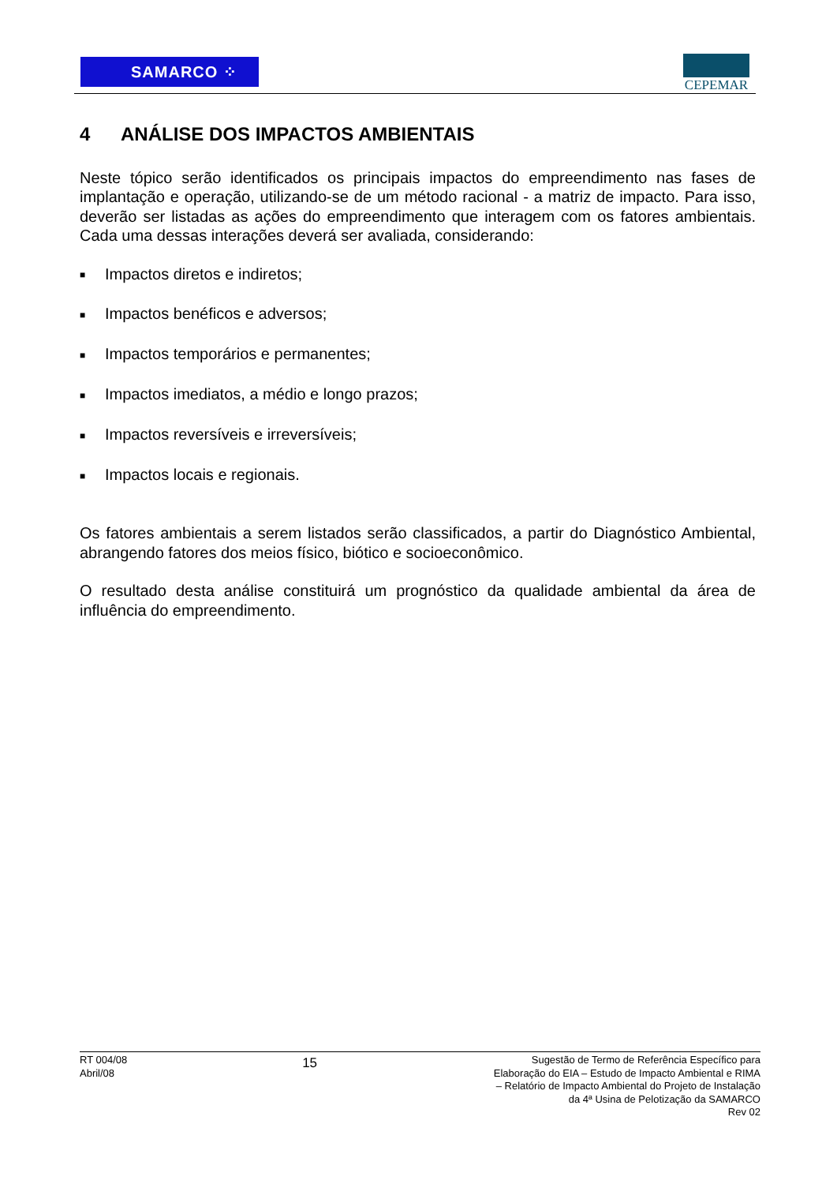SAMARCO ⁘ CEPEMAR
4 ANÁLISE DOS IMPACTOS AMBIENTAIS
Neste tópico serão identificados os principais impactos do empreendimento nas fases de implantação e operação, utilizando-se de um método racional - a matriz de impacto. Para isso, deverão ser listadas as ações do empreendimento que interagem com os fatores ambientais. Cada uma dessas interações deverá ser avaliada, considerando:
■ Impactos diretos e indiretos;
■ Impactos benéficos e adversos;
■ Impactos temporários e permanentes;
■ Impactos imediatos, a médio e longo prazos;
■ Impactos reversíveis e irreversíveis;
■ Impactos locais e regionais.
Os fatores ambientais a serem listados serão classificados, a partir do Diagnóstico Ambiental, abrangendo fatores dos meios físico, biótico e socioeconômico.
O resultado desta análise constituirá um prognóstico da qualidade ambiental da área de influência do empreendimento.
RT 004/08
Abril/08
15
Sugestão de Termo de Referência Específico para Elaboração do EIA – Estudo de Impacto Ambiental e RIMA – Relatório de Impacto Ambiental do Projeto de Instalação da 4ª Usina de Pelotização da SAMARCO
Rev 02